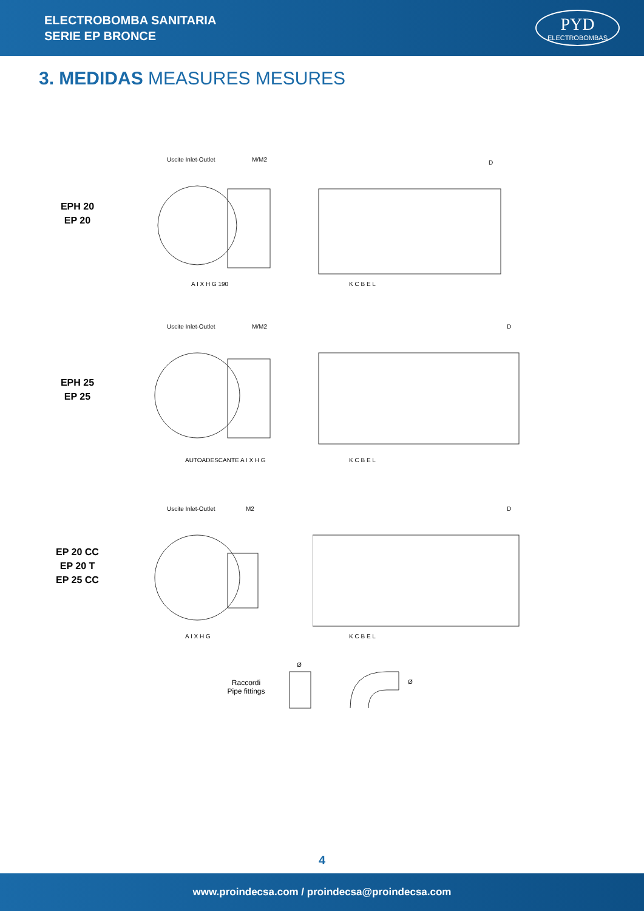ELECTROBOMBA SANITARIA
SERIE EP BRONCE
PYD
ELECTROBOMBAS
3. MEDIDAS MEASURES MESURES
EPH 20
EP 20
Uscite Inlet-Outlet
M/M2
A I X H G 190
D
K C B E L
EPH 25
EP 25
Uscite Inlet-Outlet
M/M2
AUTOADESCANTE A I X H G
D
K C B E L
EP 20 CC
EP 20 T
EP 25 CC
Uscite Inlet-Outlet
M2
A I X H G
D
K C B E L
Raccordi
Pipe fittings
Ø
Ø
4
www.proindecsa.com / proindecsa@proindecsa.com